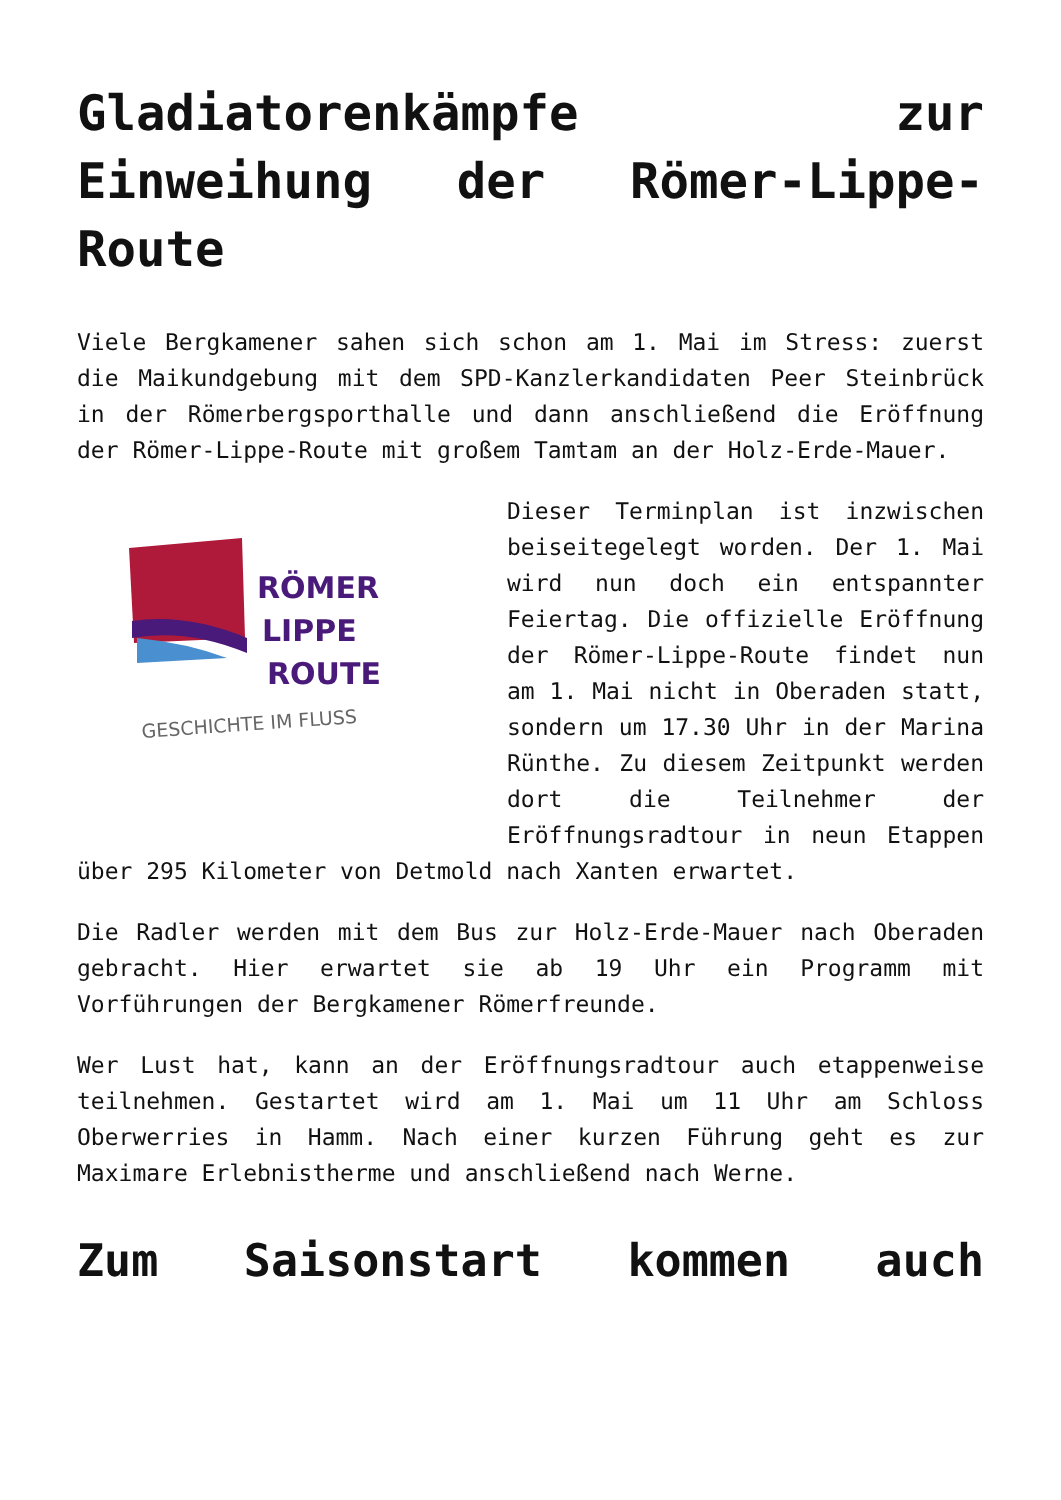Gladiatorenkämpfe zur Einweihung der Römer-Lippe-Route
Viele Bergkamener sahen sich schon am 1. Mai im Stress: zuerst die Maikundgebung mit dem SPD-Kanzlerkandidaten Peer Steinbrück in der Römerbergsporthalle und dann anschließend die Eröffnung der Römer-Lippe-Route mit großem Tamtam an der Holz-Erde-Mauer.
RÖMER
LIPPE
ROUTE
GESCHICHTE IM FLUSS
Dieser Terminplan ist inzwischen beiseitegelegt worden. Der 1. Mai wird nun doch ein entspannter Feiertag. Die offizielle Eröffnung der Römer-Lippe-Route findet nun am 1. Mai nicht in Oberaden statt, sondern um 17.30 Uhr in der Marina Rünthe. Zu diesem Zeitpunkt werden dort die Teilnehmer der Eröffnungsradtour in neun Etappen über 295 Kilometer von Detmold nach Xanten erwartet.
Die Radler werden mit dem Bus zur Holz-Erde-Mauer nach Oberaden gebracht. Hier erwartet sie ab 19 Uhr ein Programm mit Vorführungen der Bergkamener Römerfreunde.
Wer Lust hat, kann an der Eröffnungsradtour auch etappenweise teilnehmen. Gestartet wird am 1. Mai um 11 Uhr am Schloss Oberwerries in Hamm. Nach einer kurzen Führung geht es zur Maximare Erlebnistherme und anschließend nach Werne.
Zum Saisonstart kommen auch